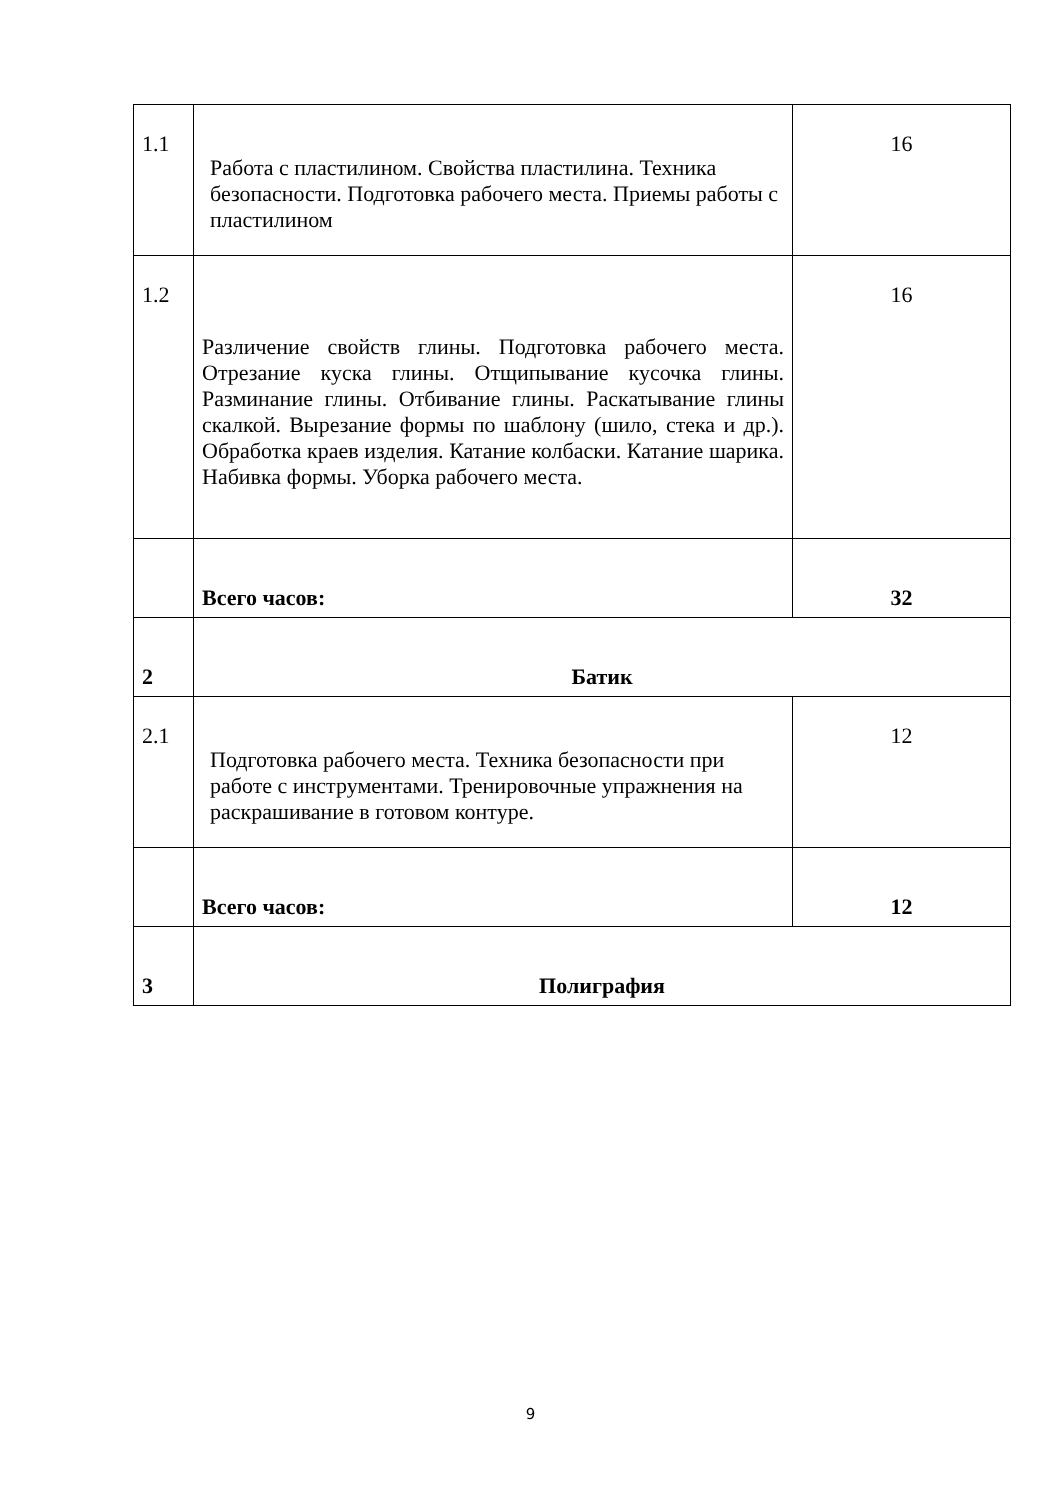| 1.1 | Работа с пластилином. Свойства пластилина. Техника безопасности. Подготовка рабочего места. Приемы работы с пластилином | 16 |
| 1.2 | Различение свойств глины. Подготовка рабочего места. Отрезание куска глины. Отщипывание кусочка глины. Разминание глины. Отбивание глины. Раскатывание глины скалкой. Вырезание формы по шаблону (шило, стека и др.). Обработка краев изделия. Катание колбаски. Катание шарика. Набивка формы. Уборка рабочего места. | 16 |
| | Всего часов: | 32 |
| 2 | Батик | |
| 2.1 | Подготовка рабочего места. Техника безопасности при работе с инструментами. Тренировочные упражнения на раскрашивание в готовом контуре. | 12 |
| | Всего часов: | 12 |
| 3 | Полиграфия | |
9